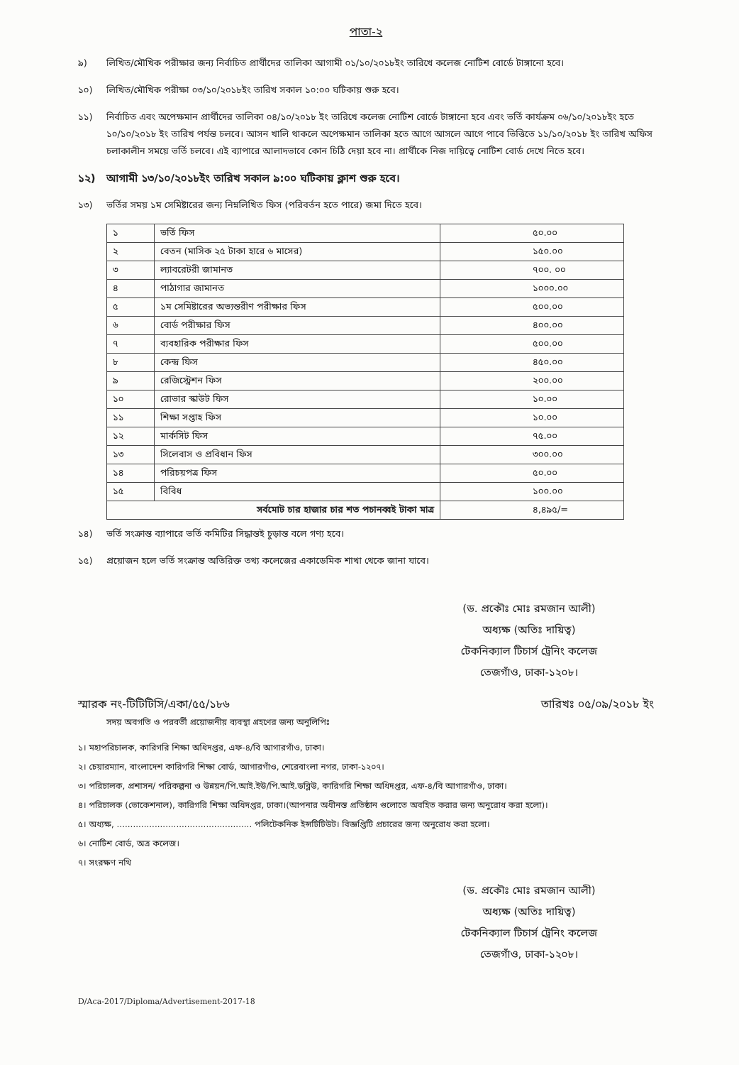পাতা-২
৯) লিখিত/মৌখিক পরীক্ষার জন্য নির্বাচিত প্রার্থীদের তালিকা আগামী ০১/১০/২০১৮ইং তারিখে কলেজ নোটিশ বোর্ডে টাঙ্গানো হবে।
১০) লিখিত/মৌখিক পরীক্ষা ০৩/১০/২০১৮ইং তারিখ সকাল ১০:০০ ঘটিকায় শুরু হবে।
১১) নির্বাচিত এবং অপেক্ষমান প্রার্থীদের তালিকা ০৪/১০/২০১৮ ইং তারিখে কলেজ নোটিশ বোর্ডে টাঙ্গানো হবে এবং ভর্তি কার্যক্রম ০৬/১০/২০১৮ইং হতে ১০/১০/২০১৮ ইং তারিখ পর্যন্ত চলবে। আসন খালি থাকলে অপেক্ষমান তালিকা হতে আগে আসলে আগে পাবে ভিত্তিতে ১১/১০/২০১৮ ইং তারিখ অফিস চলাকালীন সময়ে ভর্তি চলবে। এই ব্যাপারে আলাদভাবে কোন চিঠি দেয়া হবে না। প্রার্থীকে নিজ দায়িত্বে নোটিশ বোর্ড দেখে নিতে হবে।
১২) আগামী ১৩/১০/২০১৮ইং তারিখ সকাল ৯:০০ ঘটিকায় ক্লাশ শুরু হবে।
১৩) ভর্তির সময় ১ম সেমিষ্টারের জন্য নিম্নলিখিত ফিস (পরিবর্তন হতে পারে) জমা দিতে হবে।
| ১ | ভর্তি ফিস | ৫০.০০ |
| ২ | বেতন (মাসিক ২৫ টাকা হারে ৬ মাসের) | ১৫০.০০ |
| ৩ | ল্যাবরেটরী জামানত | ৭০০. ০০ |
| ৪ | পাঠাগার জামানত | ১০০০.০০ |
| ৫ | ১ম সেমিষ্টারের অভ্যন্তরীণ পরীক্ষার ফিস | ৫০০.০০ |
| ৬ | বোর্ড পরীক্ষার ফিস | ৪০০.০০ |
| ৭ | ব্যবহারিক পরীক্ষার ফিস | ৫০০.০০ |
| ৮ | কেন্দ্র ফিস | ৪৫০.০০ |
| ৯ | রেজিস্ট্রেশন ফিস | ২০০.০০ |
| ১০ | রোভার স্কাউট ফিস | ১০.০০ |
| ১১ | শিক্ষা সপ্তাহ ফিস | ১০.০০ |
| ১২ | মার্কসিট ফিস | ৭৫.০০ |
| ১৩ | সিলেবাস ও প্রবিধান ফিস | ৩০০.০০ |
| ১৪ | পরিচয়পত্র ফিস | ৫০.০০ |
| ১৫ | বিবিধ | ১০০.০০ |
| সর্বমোট চার হাজার চার শত পচানব্বই টাকা মাত্র | | ৪,৪৯৫/= |
১৪) ভর্তি সংক্রান্ত ব্যাপারে ভর্তি কমিটির সিদ্ধান্তই চুড়ান্ত বলে গণ্য হবে।
১৫) প্রয়োজন হলে ভর্তি সংক্রান্ত অতিরিক্ত তথ্য কলেজের একাডেমিক শাখা থেকে জানা যাবে।
(ড. প্রকৌঃ মোঃ রমজান আলী)
অধ্যক্ষ (অতিঃ দায়িত্ব)
টেকনিক্যাল টিচার্স ট্রেনিং কলেজ
তেজগাঁও, ঢাকা-১২০৮।
স্মারক নং-টিটিটিসি/একা/৫৫/১৮৬ তারিখঃ ০৫/০৯/২০১৮ ইং
সদয় অবগতি ও পরবর্তী প্রয়োজনীয় ব্যবস্থা গ্রহণের জন্য অনুলিপিঃ
১। মহাপরিচালক, কারিগরি শিক্ষা অধিদপ্তর, এফ-৪/বি আগারগাঁও, ঢাকা।
২। চেয়ারম্যান, বাংলাদেশ কারিগরি শিক্ষা বোর্ড, আগারগাঁও, শেরেবাংলা নগর, ঢাকা-১২০৭।
৩। পরিচালক, প্রশাসন/ পরিকল্পনা ও উন্নয়ন/পি.আই.ইউ/পি.আই.ডব্লিউ, কারিগরি শিক্ষা অধিদপ্তর, এফ-৪/বি আগারগাঁও, ঢাকা।
৪। পরিচালক (ভোকেশনাল), কারিগরি শিক্ষা অধিদপ্তর, ঢাকা।(আপনার অধীনস্ত প্রতিষ্ঠান গুলোতে অবহিত করার জন্য অনুরোধ করা হলো)।
৫। অধ্যক্ষ, .................................................. পলিটেকনিক ইন্সটিটিউট। বিজ্ঞপ্তিটি প্রচারের জন্য অনুরোধ করা হলো।
৬। নোটিশ বোর্ড, অত্র কলেজ।
৭। সংরক্ষণ নথি
(ড. প্রকৌঃ মোঃ রমজান আলী)
অধ্যক্ষ (অতিঃ দায়িত্ব)
টেকনিক্যাল টিচার্স ট্রেনিং কলেজ
তেজগাঁও, ঢাকা-১২০৮।
D/Aca-2017/Diploma/Advertisement-2017-18